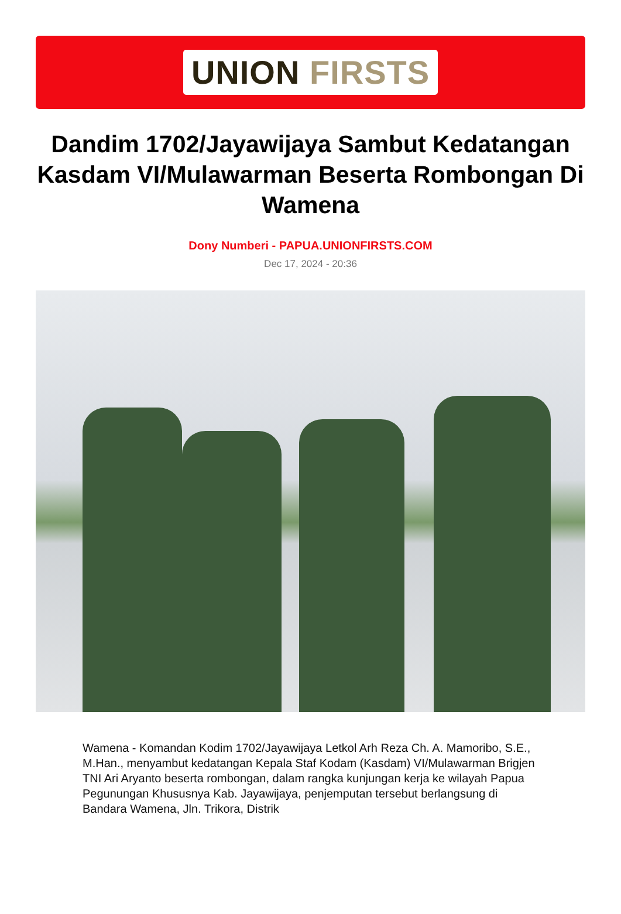UNION FIRSTS
Dandim 1702/Jayawijaya Sambut Kedatangan Kasdam VI/Mulawarman Beserta Rombongan Di Wamena
Dony Numberi - PAPUA.UNIONFIRSTS.COM
Dec 17, 2024 - 20:36
Wamena - Komandan Kodim 1702/Jayawijaya Letkol Arh Reza Ch. A. Mamoribo, S.E., M.Han., menyambut kedatangan Kepala Staf Kodam (Kasdam) VI/Mulawarman Brigjen TNI Ari Aryanto beserta rombongan, dalam rangka kunjungan kerja ke wilayah Papua Pegunungan Khususnya Kab. Jayawijaya, penjemputan tersebut berlangsung di Bandara Wamena, Jln. Trikora, Distrik